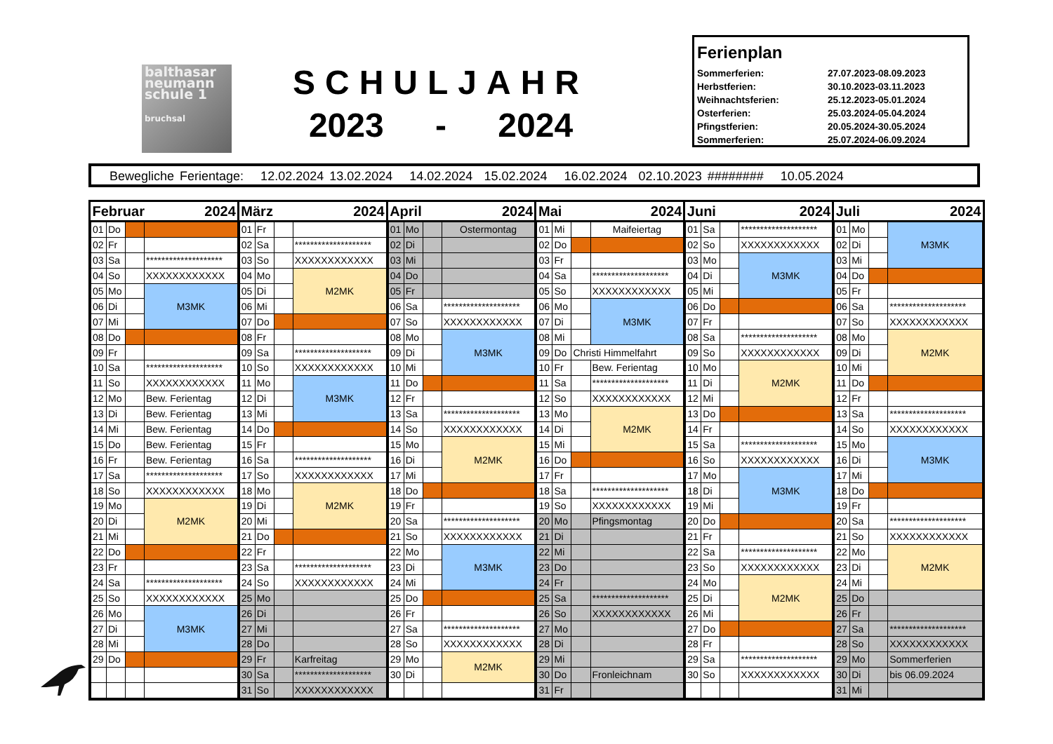balthasar
neumann
schule 1
bruchsal
SCHULJAHR
2023 - 2024
Ferienplan
| Sommerferien: | 27.07.2023-08.09.2023 |
| Herbstferien: | 30.10.2023-03.11.2023 |
| Weihnachtsferien: | 25.12.2023-05.01.2024 |
| Osterferien: | 25.03.2024-05.04.2024 |
| Pfingstferien: | 20.05.2024-30.05.2024 |
| Sommerferien: | 25.07.2024-06.09.2024 |
Bewegliche Ferientage: 12.02.2024 13.02.2024 14.02.2024 15.02.2024 16.02.2024 02.10.2023 ######## 10.05.2024
| Februar | | | 2024 |
| --- | --- | --- | --- |
| 01 | Do | | |
| 02 | Fr | | |
| 03 | Sa | | ******************** |
| 04 | So | | XXXXXXXXXXXX |
| 05 | Mo | | M3MK |
| 06 | Di | | |
| 07 | Mi | | |
| 08 | Do | | |
| 09 | Fr | | |
| 10 | Sa | | ******************** |
| 11 | So | | XXXXXXXXXXXX |
| 12 | Mo | | Bew. Ferientag |
| 13 | Di | | Bew. Ferientag |
| 14 | Mi | | Bew. Ferientag |
| 15 | Do | | Bew. Ferientag |
| 16 | Fr | | Bew. Ferientag |
| 17 | Sa | | ******************** |
| 18 | So | | XXXXXXXXXXXX |
| 19 | Mo | | M2MK |
| 20 | Di | | |
| 21 | Mi | | |
| 22 | Do | | |
| 23 | Fr | | |
| 24 | Sa | | ******************** |
| 25 | So | | XXXXXXXXXXXX |
| 26 | Mo | | M3MK |
| 27 | Di | | |
| 28 | Mi | | |
| 29 | Do | | |
| März | | | 2024 |
| --- | --- | --- | --- |
| 01 | Fr | | |
| 02 | Sa | | ******************** |
| 03 | So | | XXXXXXXXXXXX |
| 04 | Mo | | M2MK |
| 05 | Di | | |
| 06 | Mi | | |
| 07 | Do | | |
| 08 | Fr | | |
| 09 | Sa | | ******************** |
| 10 | So | | XXXXXXXXXXXX |
| 11 | Mo | | M3MK |
| 12 | Di | | |
| 13 | Mi | | |
| 14 | Do | | |
| 15 | Fr | | |
| 16 | Sa | | ******************** |
| 17 | So | | XXXXXXXXXXXX |
| 18 | Mo | | M2MK |
| 19 | Di | | |
| 20 | Mi | | |
| 21 | Do | | |
| 22 | Fr | | |
| 23 | Sa | | ******************** |
| 24 | So | | XXXXXXXXXXXX |
| 25 | Mo | | |
| 26 | Di | | |
| 27 | Mi | | |
| 28 | Do | | |
| 29 | Fr | | Karfreitag |
| 30 | Sa | | ******************** |
| 31 | So | | XXXXXXXXXXXX |
| April | | | 2024 |
| --- | --- | --- | --- |
| 01 | Mo | | Ostermontag |
| 02 | Di | | |
| 03 | Mi | | |
| 04 | Do | | |
| 05 | Fr | | |
| 06 | Sa | | ******************** |
| 07 | So | | XXXXXXXXXXXX |
| 08 | Mo | | M3MK |
| 09 | Di | | |
| 10 | Mi | | |
| 11 | Do | | |
| 12 | Fr | | |
| 13 | Sa | | ******************** |
| 14 | So | | XXXXXXXXXXXX |
| 15 | Mo | | M2MK |
| 16 | Di | | |
| 17 | Mi | | |
| 18 | Do | | |
| 19 | Fr | | |
| 20 | Sa | | ******************** |
| 21 | So | | XXXXXXXXXXXX |
| 22 | Mo | | M3MK |
| 23 | Di | | |
| 24 | Mi | | |
| 25 | Do | | |
| 26 | Fr | | |
| 27 | Sa | | ******************** |
| 28 | So | | XXXXXXXXXXXX |
| 29 | Mo | | M2MK |
| 30 | Di | | |
| Mai | | | 2024 |
| --- | --- | --- | --- |
| 01 | Mi | | Maifeiertag |
| 02 | Do | | |
| 03 | Fr | | |
| 04 | Sa | | ******************** |
| 05 | So | | XXXXXXXXXXXX |
| 06 | Mo | | M3MK |
| 07 | Di | | |
| 08 | Mi | | |
| 09 | Do | Christi Himmelfahrt | |
| 10 | Fr | | Bew. Ferientag |
| 11 | Sa | | ******************** |
| 12 | So | | XXXXXXXXXXXX |
| 13 | Mo | | M2MK |
| 14 | Di | | |
| 15 | Mi | | |
| 16 | Do | | |
| 17 | Fr | | |
| 18 | Sa | | ******************** |
| 19 | So | | XXXXXXXXXXXX |
| 20 | Mo | | Pfingsmontag |
| 21 | Di | | |
| 22 | Mi | | |
| 23 | Do | | |
| 24 | Fr | | |
| 25 | Sa | | ******************** |
| 26 | So | | XXXXXXXXXXXX |
| 27 | Mo | | |
| 28 | Di | | |
| 29 | Mi | | |
| 30 | Do | | Fronleichnam |
| 31 | Fr | | |
| Juni | | | 2024 |
| --- | --- | --- | --- |
| 01 | Sa | | ******************** |
| 02 | So | | XXXXXXXXXXXX |
| 03 | Mo | | M3MK |
| 04 | Di | | |
| 05 | Mi | | |
| 06 | Do | | |
| 07 | Fr | | |
| 08 | Sa | | ******************** |
| 09 | So | | XXXXXXXXXXXX |
| 10 | Mo | | M2MK |
| 11 | Di | | |
| 12 | Mi | | |
| 13 | Do | | |
| 14 | Fr | | |
| 15 | Sa | | ******************** |
| 16 | So | | XXXXXXXXXXXX |
| 17 | Mo | | M3MK |
| 18 | Di | | |
| 19 | Mi | | |
| 20 | Do | | |
| 21 | Fr | | |
| 22 | Sa | | ******************** |
| 23 | So | | XXXXXXXXXXXX |
| 24 | Mo | | M2MK |
| 25 | Di | | |
| 26 | Mi | | |
| 27 | Do | | |
| 28 | Fr | | |
| 29 | Sa | | ******************** |
| 30 | So | | XXXXXXXXXXXX |
| Juli | | | 2024 |
| --- | --- | --- | --- |
| 01 | Mo | | M3MK |
| 02 | Di | | |
| 03 | Mi | | |
| 04 | Do | | |
| 05 | Fr | | |
| 06 | Sa | | ******************** |
| 07 | So | | XXXXXXXXXXXX |
| 08 | Mo | | M2MK |
| 09 | Di | | |
| 10 | Mi | | |
| 11 | Do | | |
| 12 | Fr | | |
| 13 | Sa | | ******************** |
| 14 | So | | XXXXXXXXXXXX |
| 15 | Mo | | M3MK |
| 16 | Di | | |
| 17 | Mi | | |
| 18 | Do | | |
| 19 | Fr | | |
| 20 | Sa | | ******************** |
| 21 | So | | XXXXXXXXXXXX |
| 22 | Mo | | M2MK |
| 23 | Di | | |
| 24 | Mi | | |
| 25 | Do | | |
| 26 | Fr | | |
| 27 | Sa | | ******************** |
| 28 | So | | XXXXXXXXXXXX |
| 29 | Mo | | Sommerferien |
| 30 | Di | | bis 06.09.2024 |
| 31 | Mi | | |